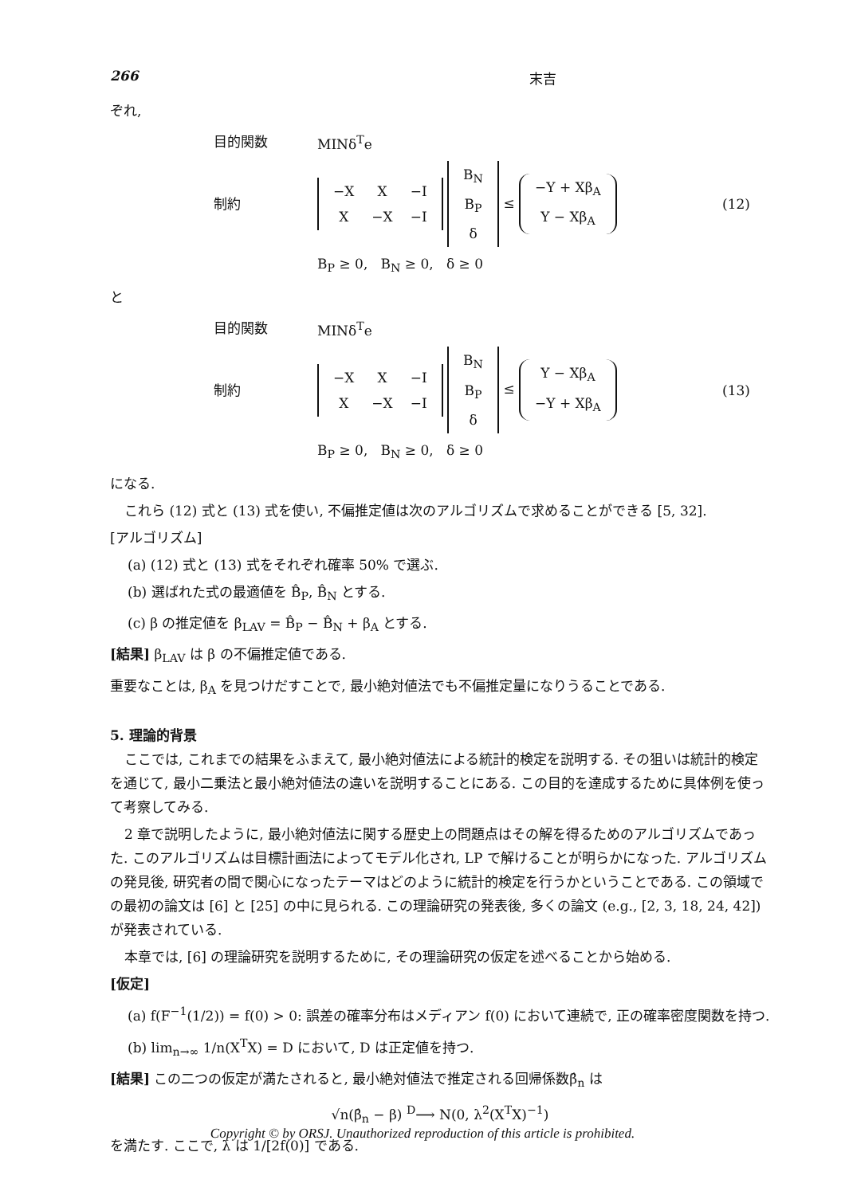266 末吉
ぞれ,
目的関数 MINδ<sup>T</sup>e
制約
| −X | X | −I |
| X | −X | −I |
| B<sub>N</sub> |
| B<sub>P</sub> |
| δ |
≤
| −Y + Xβ<sub>A</sub> |
| Y − Xβ<sub>A</sub> |
(12)
B<sub>P</sub> ≥ 0, B<sub>N</sub> ≥ 0, δ ≥ 0
と
目的関数 MINδ<sup>T</sup>e
制約
| −X | X | −I |
| X | −X | −I |
| B<sub>N</sub> |
| B<sub>P</sub> |
| δ |
≤
| Y − Xβ<sub>A</sub> |
| −Y + Xβ<sub>A</sub> |
(13)
B<sub>P</sub> ≥ 0, B<sub>N</sub> ≥ 0, δ ≥ 0
になる.
これら (12) 式と (13) 式を使い, 不偏推定値は次のアルゴリズムで求めることができる [5, 32].
[アルゴリズム]
(a) (12) 式と (13) 式をそれぞれ確率 50% で選ぶ.
(b) 選ばれた式の最適値を B̂<sub>P</sub>, B̂<sub>N</sub> とする.
(c) β の推定値を β<sub>LAV</sub> = B̂<sub>P</sub> − B̂<sub>N</sub> + β<sub>A</sub> とする.
[結果] β<sub>LAV</sub> は β の不偏推定値である.
重要なことは, β<sub>A</sub> を見つけだすことで, 最小絶対値法でも不偏推定量になりうることである.
5. 理論的背景
ここでは, これまでの結果をふまえて, 最小絶対値法による統計的検定を説明する. その狙いは統計的検定を通じて, 最小二乗法と最小絶対値法の違いを説明することにある. この目的を達成するために具体例を使って考察してみる.
2 章で説明したように, 最小絶対値法に関する歴史上の問題点はその解を得るためのアルゴリズムであった. このアルゴリズムは目標計画法によってモデル化され, LP で解けることが明らかになった. アルゴリズムの発見後, 研究者の間で関心になったテーマはどのように統計的検定を行うかということである. この領域での最初の論文は [6] と [25] の中に見られる. この理論研究の発表後, 多くの論文 (e.g., [2, 3, 18, 24, 42]) が発表されている.
本章では, [6] の理論研究を説明するために, その理論研究の仮定を述べることから始める.
[仮定]
(a) f(F<sup>−1</sup>(1/2)) = f(0) > 0: 誤差の確率分布はメディアン f(0) において連続で, 正の確率密度関数を持つ.
(b) lim<sub>n→∞</sub> 1/n(X<sup>T</sup>X) = D において, D は正定値を持つ.
[結果] この二つの仮定が満たされると, 最小絶対値法で推定される回帰係数β̂<sub>n</sub> は
√n(β̂<sub>n</sub> − β) <sup>D</sup>⟶ N(0, λ<sup>2</sup>(X<sup>T</sup>X)<sup>−1</sup>)
を満たす. ここで, λ は 1/[2f(0)] である.
Copyright © by ORSJ. Unauthorized reproduction of this article is prohibited.